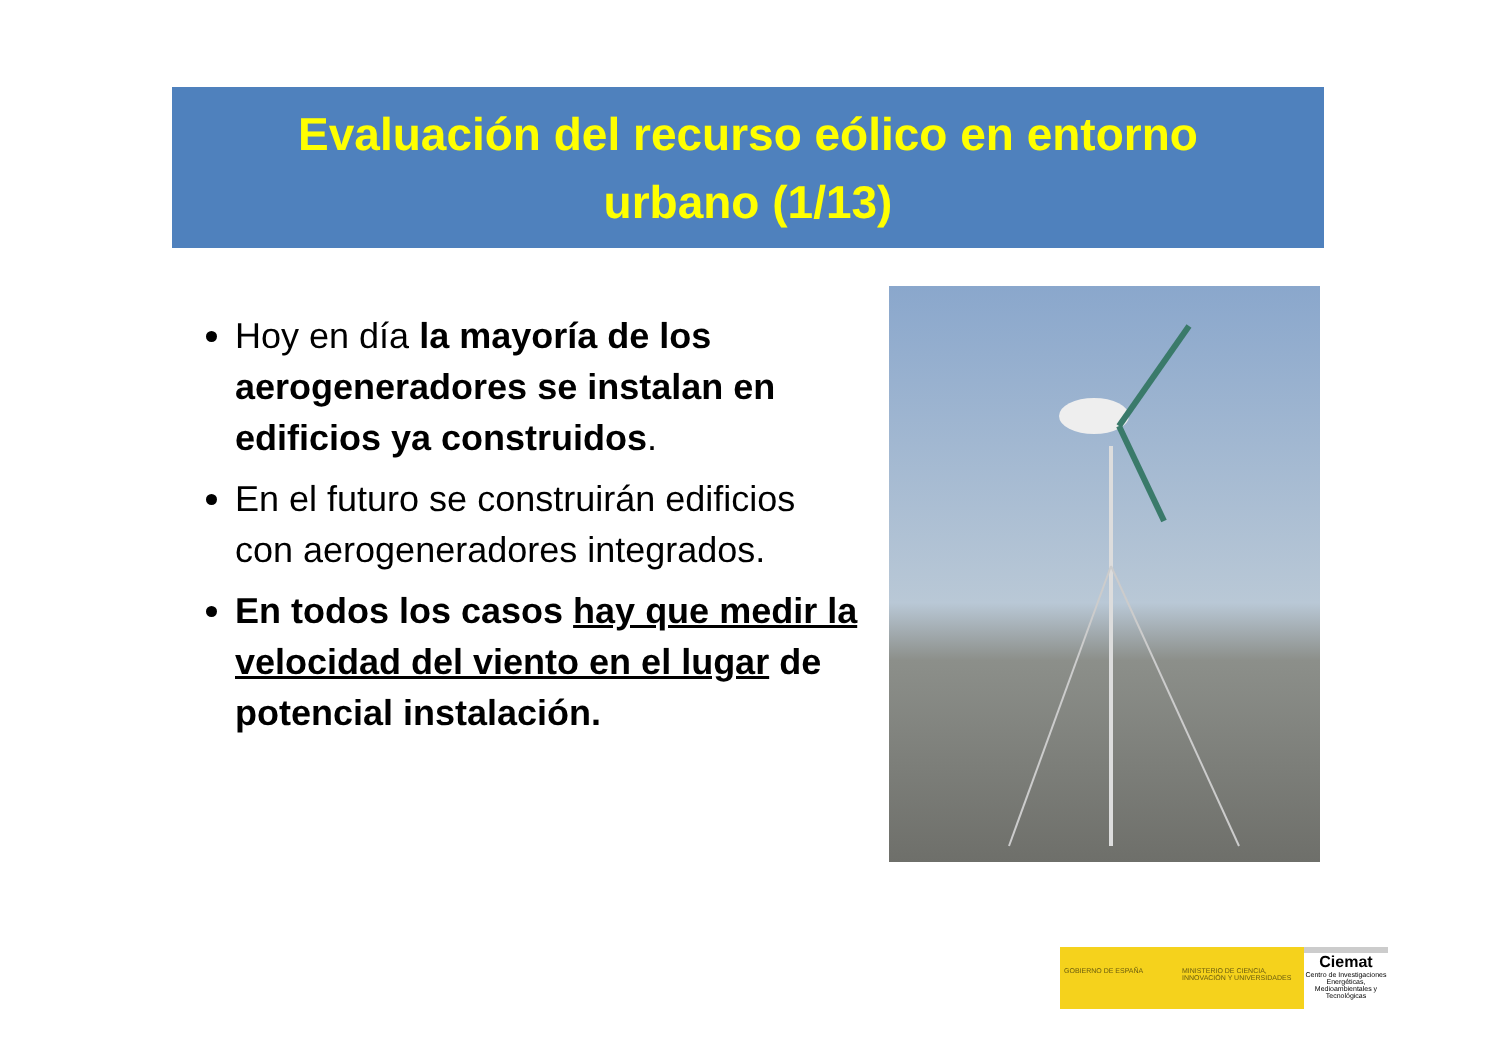Evaluación del recurso eólico en entorno
urbano (1/13)
Hoy en día la mayoría de los aerogeneradores se instalan en edificios ya construidos.
En el futuro se construirán edificios con aerogeneradores integrados.
En todos los casos hay que medir la velocidad del viento en el lugar de potencial instalación.
GOBIERNO DE ESPAÑA MINISTERIO DE CIENCIA, INNOVACIÓN Y UNIVERSIDADES
Ciemat
Centro de Investigaciones Energéticas, Medioambientales y Tecnológicas